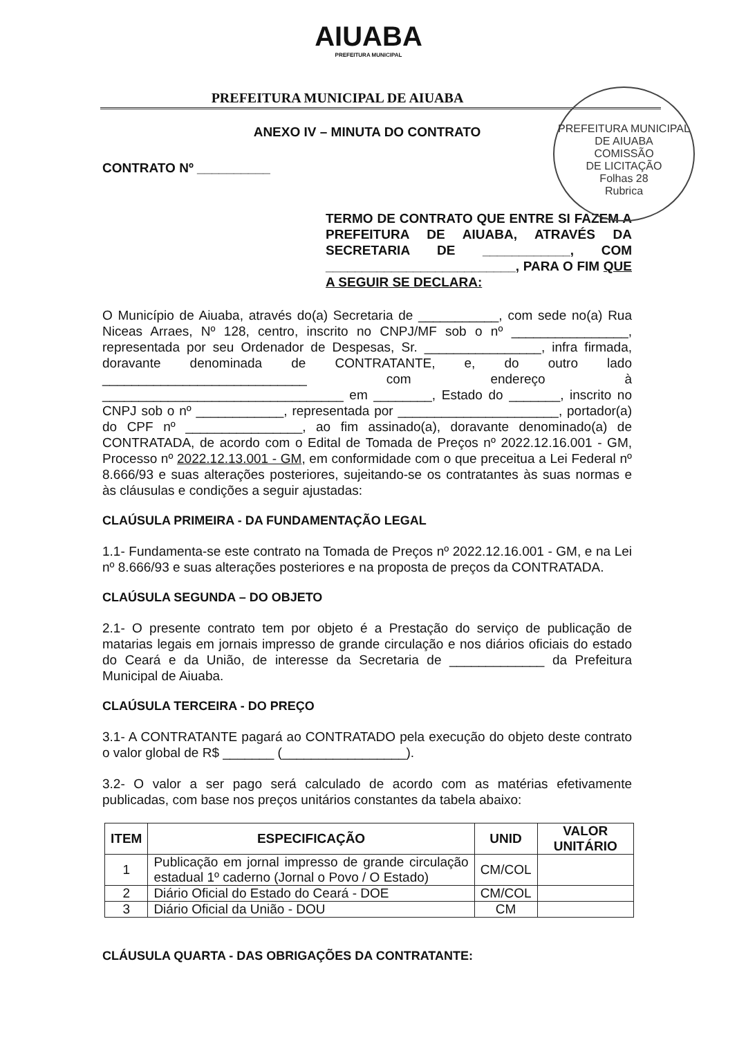AIUABA
PREFEITURA MUNICIPAL
PREFEITURA MUNICIPAL DE AIUABA
PREFEITURA MUNICIPAL DE AIUABA
COMISSÃO
DE LICITAÇÃO
Folhas 28
Rubrica
ANEXO IV – MINUTA DO CONTRATO
CONTRATO Nº __________
TERMO DE CONTRATO QUE ENTRE SI FAZEM A PREFEITURA DE AIUABA, ATRAVÉS DA SECRETARIA DE ____________, COM __________________________, PARA O FIM QUE A SEGUIR SE DECLARA:
O Município de Aiuaba, através do(a) Secretaria de ___________, com sede no(a) Rua Niceas Arraes, Nº 128, centro, inscrito no CNPJ/MF sob o nº ________________, representada por seu Ordenador de Despesas, Sr. ________________, infra firmada, doravante denominada de CONTRATANTE, e, do outro lado ____________________________ com endereço à _________________________________ em ________, Estado do _______, inscrito no CNPJ sob o nº ____________, representada por ______________________, portador(a) do CPF nº ________________, ao fim assinado(a), doravante denominado(a) de CONTRATADA, de acordo com o Edital de Tomada de Preços nº 2022.12.16.001 - GM, Processo nº 2022.12.13.001 - GM, em conformidade com o que preceitua a Lei Federal nº 8.666/93 e suas alterações posteriores, sujeitando-se os contratantes às suas normas e às cláusulas e condições a seguir ajustadas:
CLAÚSULA PRIMEIRA - DA FUNDAMENTAÇÃO LEGAL
1.1- Fundamenta-se este contrato na Tomada de Preços nº 2022.12.16.001 - GM, e na Lei nº 8.666/93 e suas alterações posteriores e na proposta de preços da CONTRATADA.
CLAÚSULA SEGUNDA – DO OBJETO
2.1- O presente contrato tem por objeto é a Prestação do serviço de publicação de matarias legais em jornais impresso de grande circulação e nos diários oficiais do estado do Ceará e da União, de interesse da Secretaria de _____________ da Prefeitura Municipal de Aiuaba.
CLAÚSULA TERCEIRA - DO PREÇO
3.1- A CONTRATANTE pagará ao CONTRATADO pela execução do objeto deste contrato o valor global de R$ _______ (_________________).
3.2- O valor a ser pago será calculado de acordo com as matérias efetivamente publicadas, com base nos preços unitários constantes da tabela abaixo:
| ITEM | ESPECIFICAÇÃO | UNID | VALOR UNITÁRIO |
| --- | --- | --- | --- |
| 1 | Publicação em jornal impresso de grande circulação estadual 1º caderno (Jornal o Povo / O Estado) | CM/COL | |
| 2 | Diário Oficial do Estado do Ceará - DOE | CM/COL | |
| 3 | Diário Oficial da União - DOU | CM | |
CLÁUSULA QUARTA - DAS OBRIGAÇÕES DA CONTRATANTE: